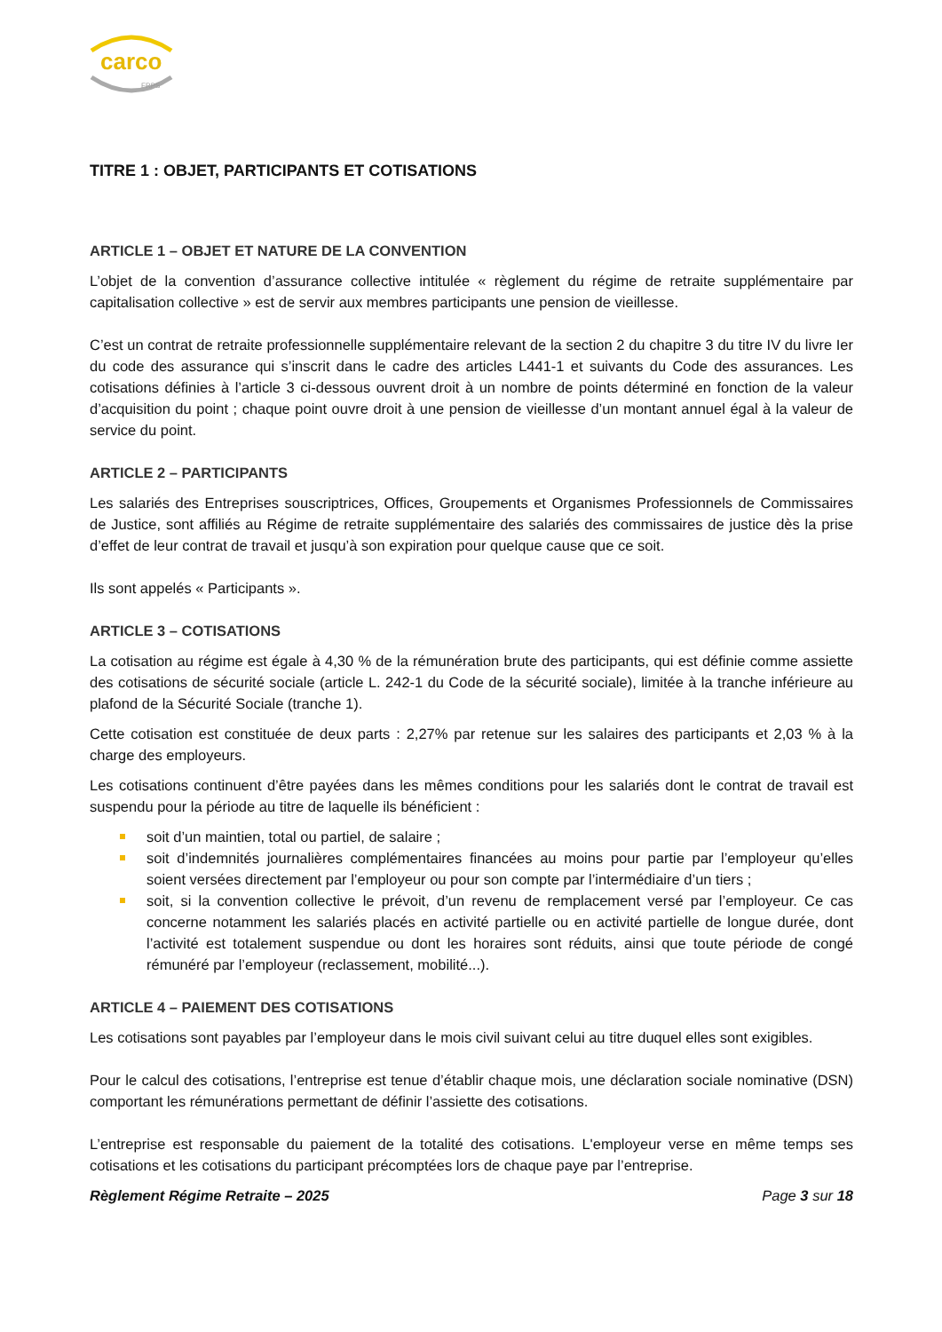carco
FRPS
TITRE 1 : OBJET, PARTICIPANTS ET COTISATIONS
ARTICLE 1 – OBJET ET NATURE DE LA CONVENTION
L’objet de la convention d’assurance collective intitulée « règlement du régime de retraite supplémentaire par capitalisation collective » est de servir aux membres participants une pension de vieillesse.
C’est un contrat de retraite professionnelle supplémentaire relevant de la section 2 du chapitre 3 du titre IV du livre Ier du code des assurance qui s’inscrit dans le cadre des articles L441-1 et suivants du Code des assurances. Les cotisations définies à l’article 3 ci-dessous ouvrent droit à un nombre de points déterminé en fonction de la valeur d’acquisition du point ; chaque point ouvre droit à une pension de vieillesse d’un montant annuel égal à la valeur de service du point.
ARTICLE 2 – PARTICIPANTS
Les salariés des Entreprises souscriptrices, Offices, Groupements et Organismes Professionnels de Commissaires de Justice, sont affiliés au Régime de retraite supplémentaire des salariés des commissaires de justice dès la prise d’effet de leur contrat de travail et jusqu’à son expiration pour quelque cause que ce soit.
Ils sont appelés « Participants ».
ARTICLE 3 – COTISATIONS
La cotisation au régime est égale à 4,30 % de la rémunération brute des participants, qui est définie comme assiette des cotisations de sécurité sociale (article L. 242-1 du Code de la sécurité sociale), limitée à la tranche inférieure au plafond de la Sécurité Sociale (tranche 1).
Cette cotisation est constituée de deux parts : 2,27% par retenue sur les salaires des participants et 2,03 % à la charge des employeurs.
Les cotisations continuent d’être payées dans les mêmes conditions pour les salariés dont le contrat de travail est suspendu pour la période au titre de laquelle ils bénéficient :
soit d’un maintien, total ou partiel, de salaire ;
soit d’indemnités journalières complémentaires financées au moins pour partie par l’employeur qu’elles soient versées directement par l’employeur ou pour son compte par l’intermédiaire d’un tiers ;
soit, si la convention collective le prévoit, d’un revenu de remplacement versé par l’employeur. Ce cas concerne notamment les salariés placés en activité partielle ou en activité partielle de longue durée, dont l’activité est totalement suspendue ou dont les horaires sont réduits, ainsi que toute période de congé rémunéré par l’employeur (reclassement, mobilité...).
ARTICLE 4 – PAIEMENT DES COTISATIONS
Les cotisations sont payables par l’employeur dans le mois civil suivant celui au titre duquel elles sont exigibles.
Pour le calcul des cotisations, l’entreprise est tenue d’établir chaque mois, une déclaration sociale nominative (DSN) comportant les rémunérations permettant de définir l’assiette des cotisations.
L’entreprise est responsable du paiement de la totalité des cotisations. L'employeur verse en même temps ses cotisations et les cotisations du participant précomptées lors de chaque paye par l’entreprise.
Règlement Régime Retraite – 2025 Page 3 sur 18